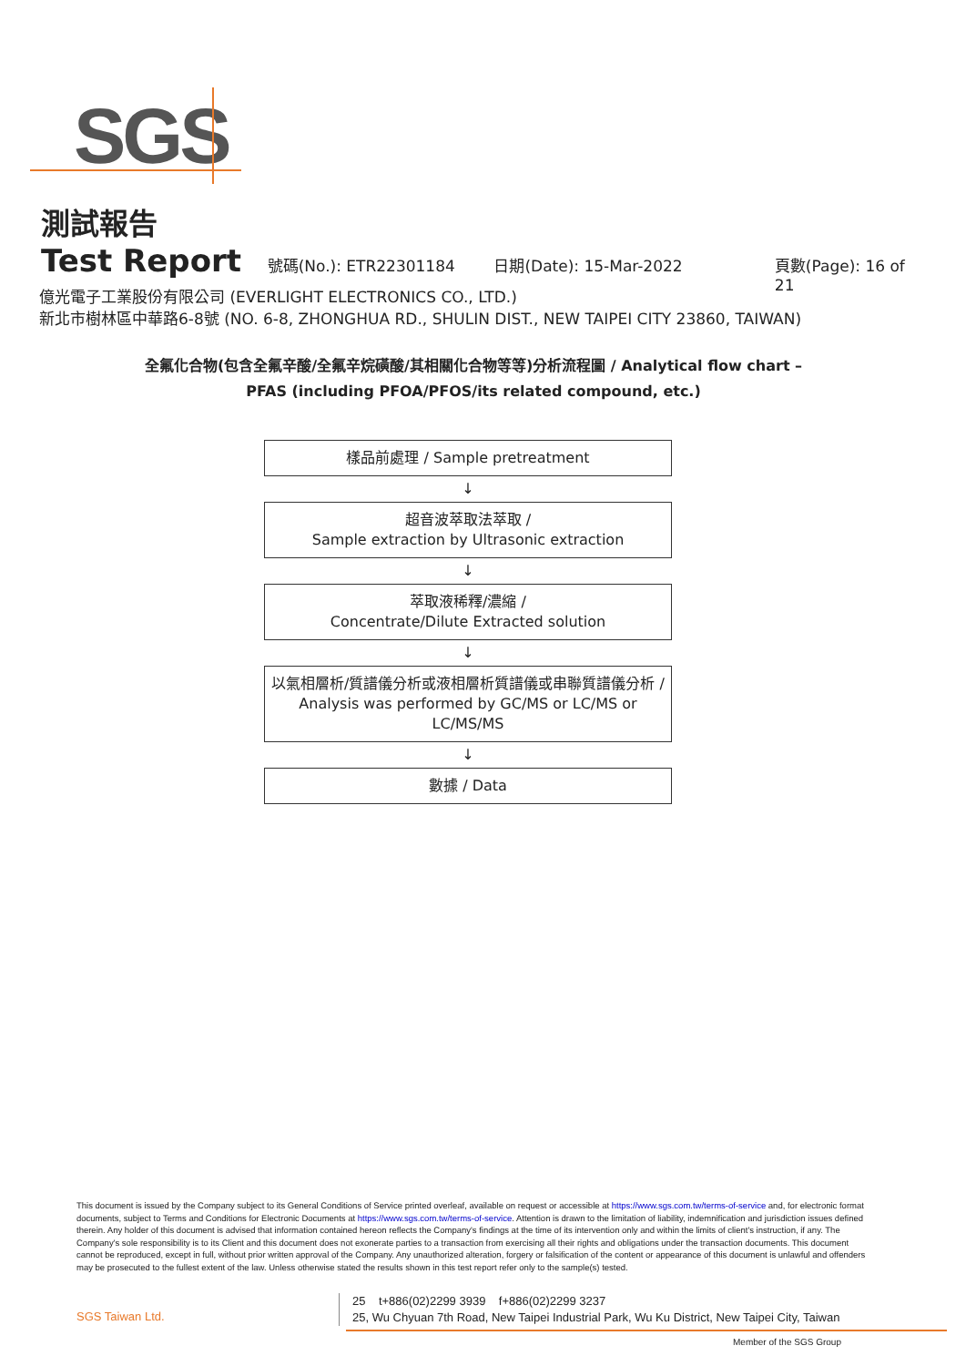SGS
測試報告
Test Report 號碼(No.): ETR22301184 日期(Date): 15-Mar-2022 頁數(Page): 16 of 21
億光電子工業股份有限公司 (EVERLIGHT ELECTRONICS CO., LTD.)
新北市樹林區中華路6-8號 (NO. 6-8, ZHONGHUA RD., SHULIN DIST., NEW TAIPEI CITY 23860, TAIWAN)
全氟化合物(包含全氟辛酸/全氟辛烷磺酸/其相關化合物等等)分析流程圖 / Analytical flow chart – PFAS (including PFOA/PFOS/its related compound, etc.)
樣品前處理 / Sample pretreatment
↓
超音波萃取法萃取 /
Sample extraction by Ultrasonic extraction
↓
萃取液稀釋/濃縮 /
Concentrate/Dilute Extracted solution
↓
以氣相層析/質譜儀分析或液相層析質譜儀或串聯質譜儀分析 /
Analysis was performed by GC/MS or LC/MS or LC/MS/MS
↓
數據 / Data
This document is issued by the Company subject to its General Conditions of Service printed overleaf, available on request or accessible at https://www.sgs.com.tw/terms-of-service and, for electronic format documents, subject to Terms and Conditions for Electronic Documents at https://www.sgs.com.tw/terms-of-service. Attention is drawn to the limitation of liability, indemnification and jurisdiction issues defined therein. Any holder of this document is advised that information contained hereon reflects the Company's findings at the time of its intervention only and within the limits of client's instruction, if any. The Company's sole responsibility is to its Client and this document does not exonerate parties to a transaction from exercising all their rights and obligations under the transaction documents. This document cannot be reproduced, except in full, without prior written approval of the Company. Any unauthorized alteration, forgery or falsification of the content or appearance of this document is unlawful and offenders may be prosecuted to the fullest extent of the law. Unless otherwise stated the results shown in this test report refer only to the sample(s) tested.
SGS Taiwan Ltd.
25 t+886(02)2299 3939 f+886(02)2299 3237
25, Wu Chyuan 7th Road, New Taipei Industrial Park, Wu Ku District, New Taipei City, Taiwan
Member of the SGS Group